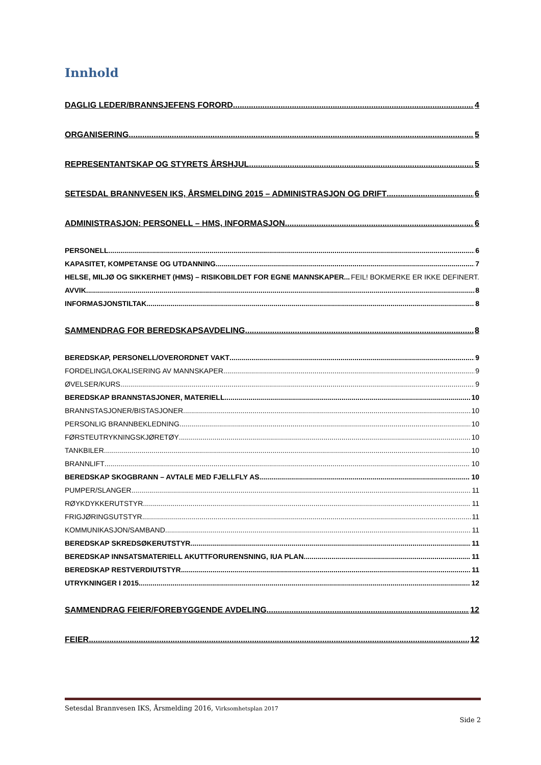Innhold
DAGLIG LEDER/BRANNSJEFENS FORORD 4
ORGANISERING 5
REPRESENTANTSKAP OG STYRETS ÅRSHJUL 5
SETESDAL BRANNVESEN IKS, ÅRSMELDING 2015 – ADMINISTRASJON OG DRIFT 6
ADMINISTRASJON: PERSONELL – HMS, INFORMASJON 6
PERSONELL 6
KAPASITET, KOMPETANSE OG UTDANNING 7
HELSE, MILJØ OG SIKKERHET (HMS) – RISIKOBILDET FOR EGNE MANNSKAPER FEIL! BOKMERKE ER IKKE DEFINERT.
AVVIK 8
INFORMASJONSTILTAK 8
SAMMENDRAG FOR BEREDSKAPSAVDELING 8
BEREDSKAP, PERSONELL/OVERORDNET VAKT 9
FORDELING/LOKALISERING AV MANNSKAPER 9
ØVELSER/KURS 9
BEREDSKAP BRANNSTASJONER, MATERIELL 10
BRANNSTASJONER/BISTASJONER 10
PERSONLIG BRANNBEKLEDNING 10
FØRSTEUTRYKNINGSKJØRETØY 10
TANKBILER 10
BRANNLIFT 10
BEREDSKAP SKOGBRANN – AVTALE MED FJELLFLY AS 10
PUMPER/SLANGER 11
RØYKDYKKERUTSTYR 11
FRIGJØRINGSUTSTYR 11
KOMMUNIKASJON/SAMBAND 11
BEREDSKAP SKREDSØKERUTSTYR 11
BEREDSKAP INNSATSMATERIELL AKUTTFORURENSNING, IUA PLAN 11
BEREDSKAP RESTVERDIUTSTYR 11
UTRYKNINGER I 2015 12
SAMMENDRAG FEIER/FOREBYGGENDE AVDELING 12
FEIER 12
Setesdal Brannvesen IKS, Årsmelding 2016, Virksomhetsplan 2017
Side 2